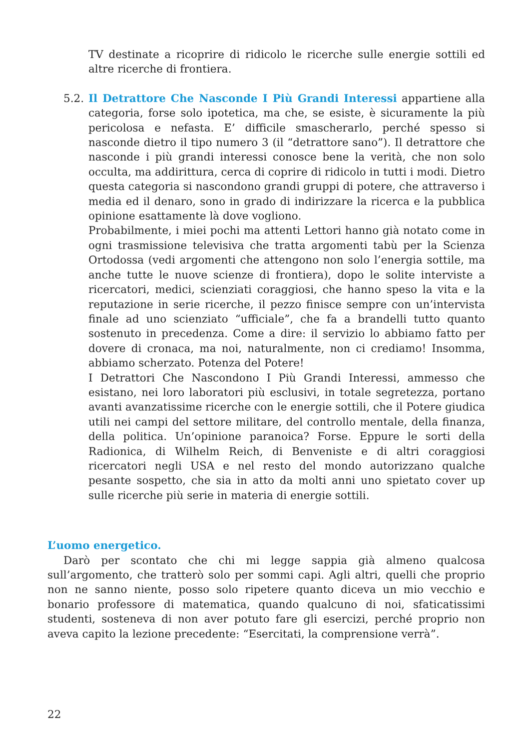TV destinate a ricoprire di ridicolo le ricerche sulle energie sottili ed altre ricerche di frontiera.
5.2.
Il Detrattore Che Nasconde I Più Grandi Interessi appartiene alla categoria, forse solo ipotetica, ma che, se esiste, è sicuramente la più pericolosa e nefasta. E’ difficile smascherarlo, perché spesso si nasconde dietro il tipo numero 3 (il “detrattore sano”). Il detrattore che nasconde i più grandi interessi conosce bene la verità, che non solo occulta, ma addirittura, cerca di coprire di ridicolo in tutti i modi. Dietro questa categoria si nascondono grandi gruppi di potere, che attraverso i media ed il denaro, sono in grado di indirizzare la ricerca e la pubblica opinione esattamente là dove vogliono.
Probabilmente, i miei pochi ma attenti Lettori hanno già notato come in ogni trasmissione televisiva che tratta argomenti tabù per la Scienza Ortodossa (vedi argomenti che attengono non solo l’energia sottile, ma anche tutte le nuove scienze di frontiera), dopo le solite interviste a ricercatori, medici, scienziati coraggiosi, che hanno speso la vita e la reputazione in serie ricerche, il pezzo finisce sempre con un’intervista finale ad uno scienziato “ufficiale”, che fa a brandelli tutto quanto sostenuto in precedenza. Come a dire: il servizio lo abbiamo fatto per dovere di cronaca, ma noi, naturalmente, non ci crediamo! Insomma, abbiamo scherzato. Potenza del Potere!
I Detrattori Che Nascondono I Più Grandi Interessi, ammesso che esistano, nei loro laboratori più esclusivi, in totale segretezza, portano avanti avanzatissime ricerche con le energie sottili, che il Potere giudica utili nei campi del settore militare, del controllo mentale, della finanza, della politica. Un’opinione paranoica? Forse. Eppure le sorti della Radionica, di Wilhelm Reich, di Benveniste e di altri coraggiosi ricercatori negli USA e nel resto del mondo autorizzano qualche pesante sospetto, che sia in atto da molti anni uno spietato cover up sulle ricerche più serie in materia di energie sottili.
L’uomo energetico.
Darò per scontato che chi mi legge sappia già almeno qualcosa sull’argomento, che tratterò solo per sommi capi. Agli altri, quelli che proprio non ne sanno niente, posso solo ripetere quanto diceva un mio vecchio e bonario professore di matematica, quando qualcuno di noi, sfaticatissimi studenti, sosteneva di non aver potuto fare gli esercizi, perché proprio non aveva capito la lezione precedente: “Esercitati, la comprensione verrà”.
22